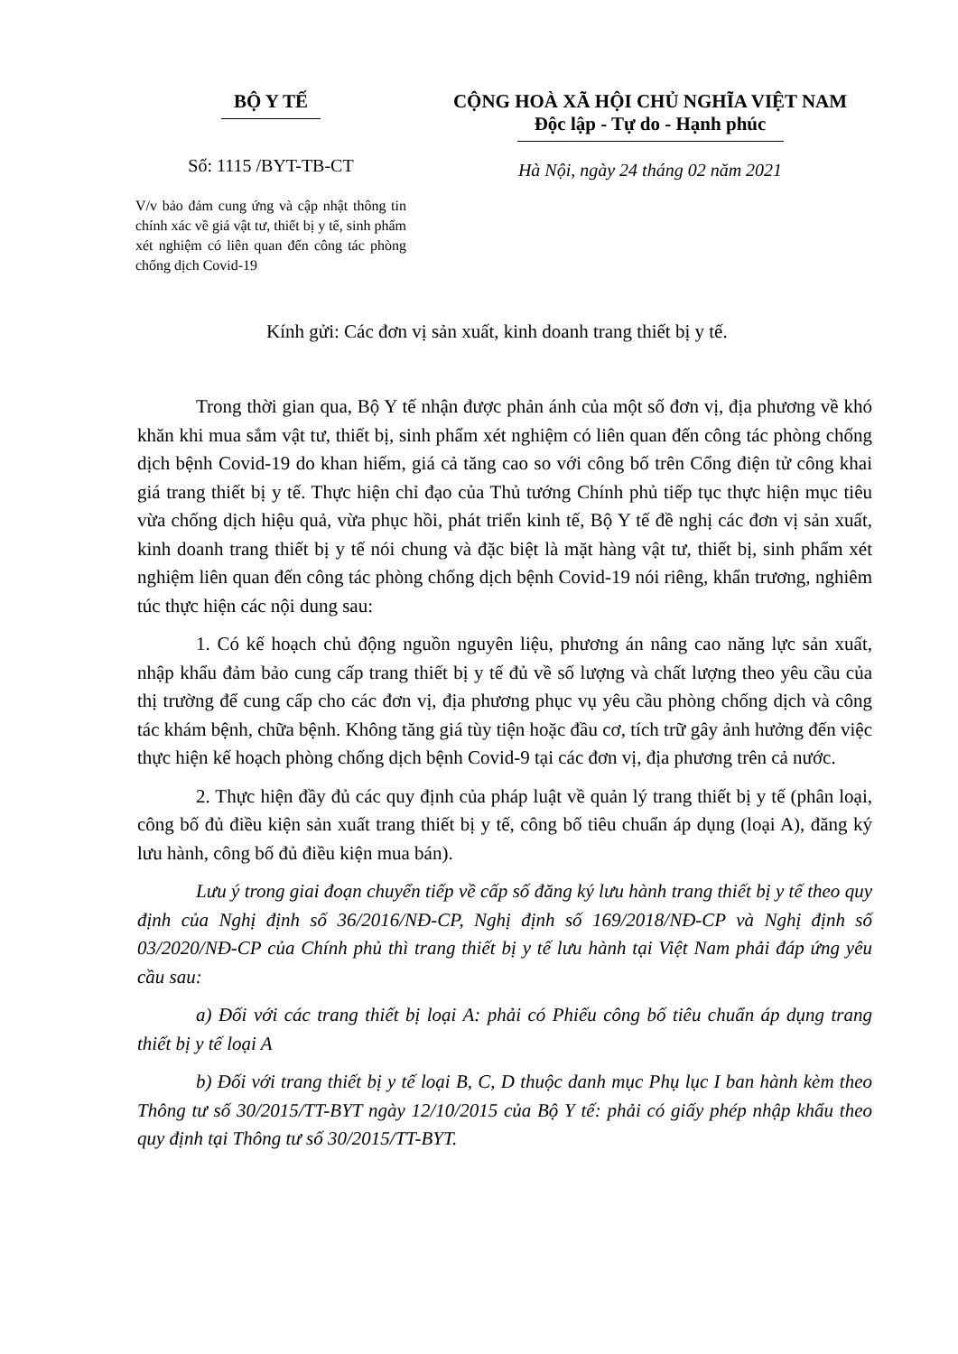BỘ Y TẾ
Số: 1115 /BYT-TB-CT
V/v bảo đảm cung ứng và cập nhật thông tin chính xác về giá vật tư, thiết bị y tế, sinh phẩm xét nghiệm có liên quan đến công tác phòng chống dịch Covid-19
CỘNG HOÀ XÃ HỘI CHỦ NGHĨA VIỆT NAM
Độc lập - Tự do - Hạnh phúc
Hà Nội, ngày 24 tháng 02 năm 2021
Kính gửi: Các đơn vị sản xuất, kinh doanh trang thiết bị y tế.
Trong thời gian qua, Bộ Y tế nhận được phản ánh của một số đơn vị, địa phương về khó khăn khi mua sắm vật tư, thiết bị, sinh phẩm xét nghiệm có liên quan đến công tác phòng chống dịch bệnh Covid-19 do khan hiếm, giá cả tăng cao so với công bố trên Cổng điện tử công khai giá trang thiết bị y tế. Thực hiện chỉ đạo của Thủ tướng Chính phủ tiếp tục thực hiện mục tiêu vừa chống dịch hiệu quả, vừa phục hồi, phát triển kinh tế, Bộ Y tế đề nghị các đơn vị sản xuất, kinh doanh trang thiết bị y tế nói chung và đặc biệt là mặt hàng vật tư, thiết bị, sinh phẩm xét nghiệm liên quan đến công tác phòng chống dịch bệnh Covid-19 nói riêng, khẩn trương, nghiêm túc thực hiện các nội dung sau:
1. Có kế hoạch chủ động nguồn nguyên liệu, phương án nâng cao năng lực sản xuất, nhập khẩu đảm bảo cung cấp trang thiết bị y tế đủ về số lượng và chất lượng theo yêu cầu của thị trường để cung cấp cho các đơn vị, địa phương phục vụ yêu cầu phòng chống dịch và công tác khám bệnh, chữa bệnh. Không tăng giá tùy tiện hoặc đầu cơ, tích trữ gây ảnh hưởng đến việc thực hiện kế hoạch phòng chống dịch bệnh Covid-9 tại các đơn vị, địa phương trên cả nước.
2. Thực hiện đầy đủ các quy định của pháp luật về quản lý trang thiết bị y tế (phân loại, công bố đủ điều kiện sản xuất trang thiết bị y tế, công bố tiêu chuẩn áp dụng (loại A), đăng ký lưu hành, công bố đủ điều kiện mua bán).
Lưu ý trong giai đoạn chuyển tiếp về cấp số đăng ký lưu hành trang thiết bị y tế theo quy định của Nghị định số 36/2016/NĐ-CP, Nghị định số 169/2018/NĐ-CP và Nghị định số 03/2020/NĐ-CP của Chính phủ thì trang thiết bị y tế lưu hành tại Việt Nam phải đáp ứng yêu cầu sau:
a) Đối với các trang thiết bị loại A: phải có Phiếu công bố tiêu chuẩn áp dụng trang thiết bị y tế loại A
b) Đối với trang thiết bị y tế loại B, C, D thuộc danh mục Phụ lục I ban hành kèm theo Thông tư số 30/2015/TT-BYT ngày 12/10/2015 của Bộ Y tế: phải có giấy phép nhập khẩu theo quy định tại Thông tư số 30/2015/TT-BYT.